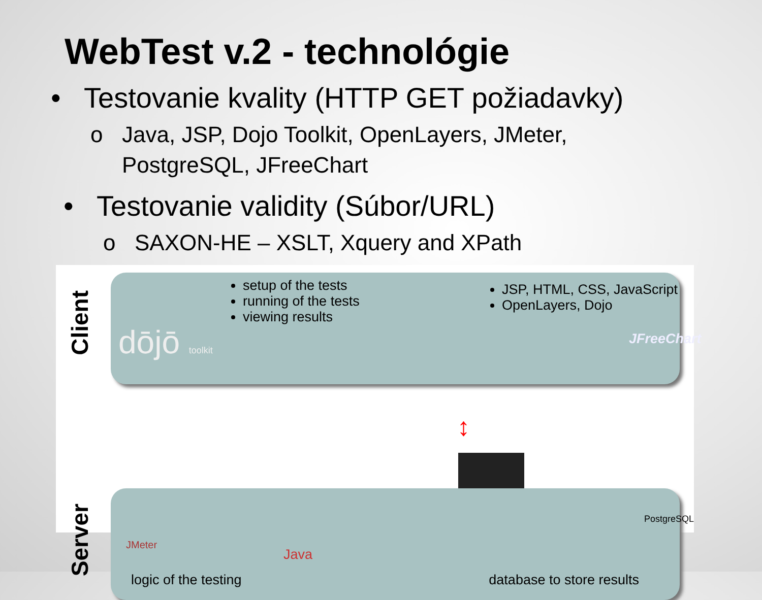WebTest v.2 - technológie
• Testovanie kvality (HTTP GET požiadavky)
o Java, JSP, Dojo Toolkit, OpenLayers, JMeter,
PostgreSQL, JFreeChart
• Testovanie validity (Súbor/URL)
o SAXON-HE – XSLT, Xquery and XPath
Client
setup of the tests
running of the tests
viewing results
JSP, HTML, CSS, JavaScript
OpenLayers, Dojo
dōjō toolkit JFreeChart
↕
Server
JMeter
Java
PostgreSQL
logic of the testing database to store results